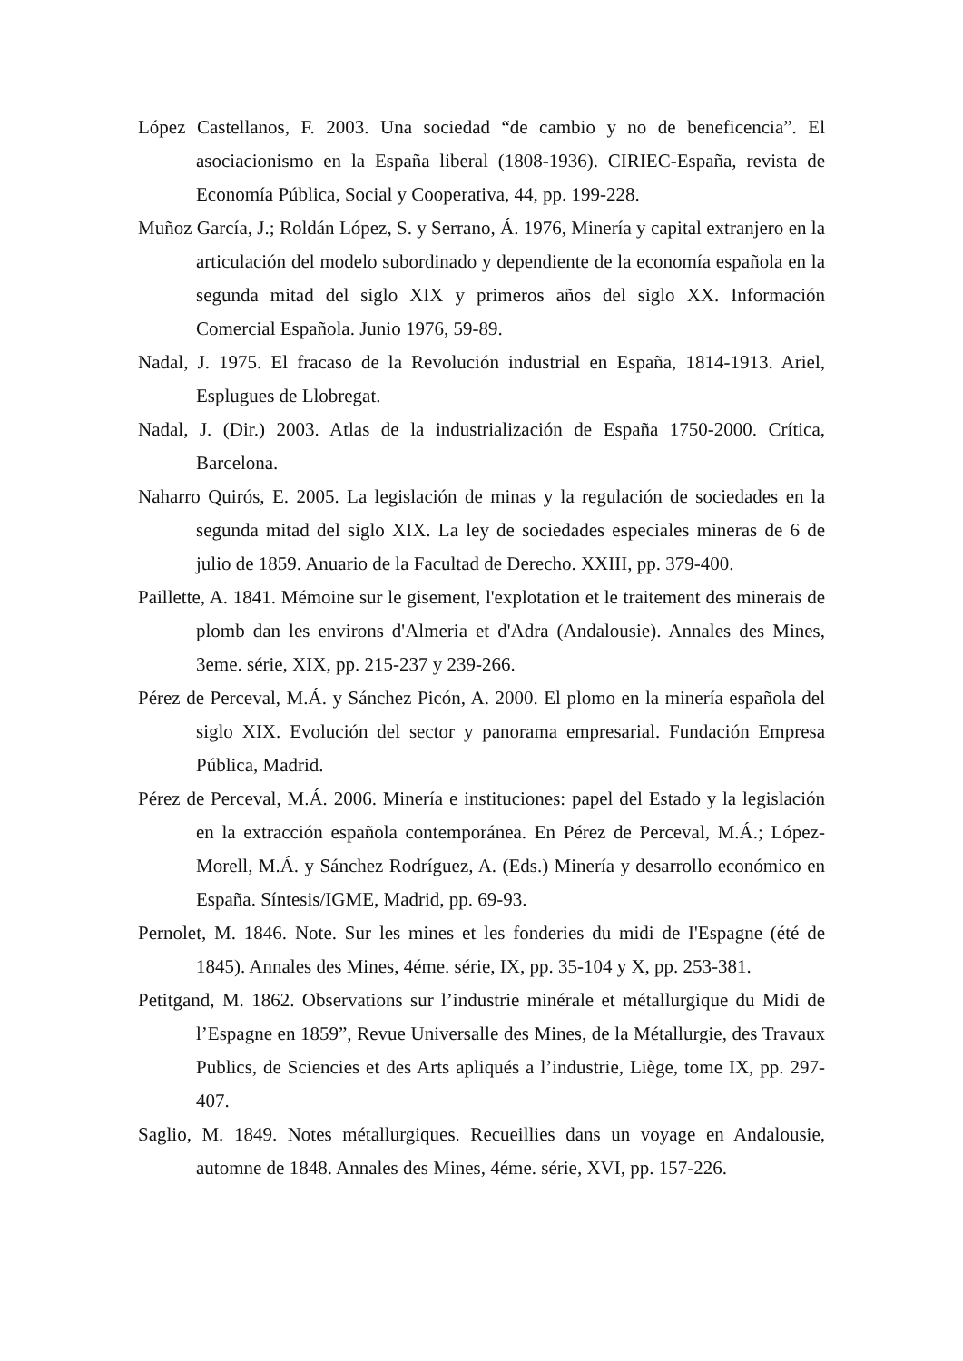López Castellanos, F. 2003. Una sociedad “de cambio y no de beneficencia”. El asociacionismo en la España liberal (1808-1936). CIRIEC-España, revista de Economía Pública, Social y Cooperativa, 44, pp. 199-228.
Muñoz García, J.; Roldán López, S. y Serrano, Á. 1976, Minería y capital extranjero en la articulación del modelo subordinado y dependiente de la economía española en la segunda mitad del siglo XIX y primeros años del siglo XX. Información Comercial Española. Junio 1976, 59-89.
Nadal, J. 1975. El fracaso de la Revolución industrial en España, 1814-1913. Ariel, Esplugues de Llobregat.
Nadal, J. (Dir.) 2003. Atlas de la industrialización de España 1750-2000. Crítica, Barcelona.
Naharro Quirós, E. 2005. La legislación de minas y la regulación de sociedades en la segunda mitad del siglo XIX. La ley de sociedades especiales mineras de 6 de julio de 1859. Anuario de la Facultad de Derecho. XXIII, pp. 379-400.
Paillette, A. 1841. Mémoine sur le gisement, l'explotation et le traitement des minerais de plomb dan les environs d'Almeria et d'Adra (Andalousie). Annales des Mines, 3eme. série, XIX, pp. 215-237 y 239-266.
Pérez de Perceval, M.Á. y Sánchez Picón, A. 2000. El plomo en la minería española del siglo XIX. Evolución del sector y panorama empresarial. Fundación Empresa Pública, Madrid.
Pérez de Perceval, M.Á. 2006. Minería e instituciones: papel del Estado y la legislación en la extracción española contemporánea. En Pérez de Perceval, M.Á.; López-Morell, M.Á. y Sánchez Rodríguez, A. (Eds.) Minería y desarrollo económico en España. Síntesis/IGME, Madrid, pp. 69-93.
Pernolet, M. 1846. Note. Sur les mines et les fonderies du midi de I'Espagne (été de 1845). Annales des Mines, 4éme. série, IX, pp. 35-104 y X, pp. 253-381.
Petitgand, M. 1862. Observations sur l’industrie minérale et métallurgique du Midi de l’Espagne en 1859”, Revue Universalle des Mines, de la Métallurgie, des Travaux Publics, de Sciencies et des Arts apliqués a l’industrie, Liège, tome IX, pp. 297-407.
Saglio, M. 1849. Notes métallurgiques. Recueillies dans un voyage en Andalousie, automne de 1848. Annales des Mines, 4éme. série, XVI, pp. 157-226.